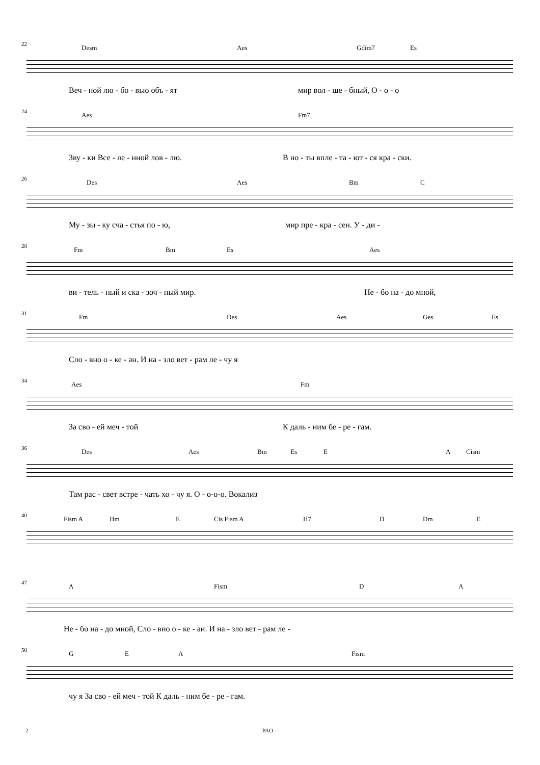22
Desm Aes Gdim7 Es
Веч - ной лю - бо - вью объ - ят мир вол - ше - бный, О - о - о
24
Aes Fm7
Зву - ки Все - ле - нной лов - лю. В но - ты впле - та - ют - ся кра - ски.
26
Des Aes Bm C
Му - зы - ку сча - стья по - ю, мир пре - кра - сен. У - ди -
28
Fm Bm Es Aes
ви - тель - ный и ска - зоч - ный мир. Не - бо на - до мной,
31
Fm Des Aes Ges Es
Сло - вно о - ке - ан. И на - зло вет - рам ле - чу я
34
Aes Fm
За сво - ей меч - той К даль - ним бе - ре - гам.
36
Des Aes Bm Es E A Cism
Там рас - свет встре - чать хо - чу я. О - о-о-о. Вокализ
40
Fism A Hm E Cis Fism A H7 D Dm E
47
A Fism D A
Не - бо на - до мной, Сло - вно о - ке - ан. И на - зло вет - рам ле -
50
G E A Fism
чу я За сво - ей меч - той К даль - ним бе - ре - гам.
2 PAO